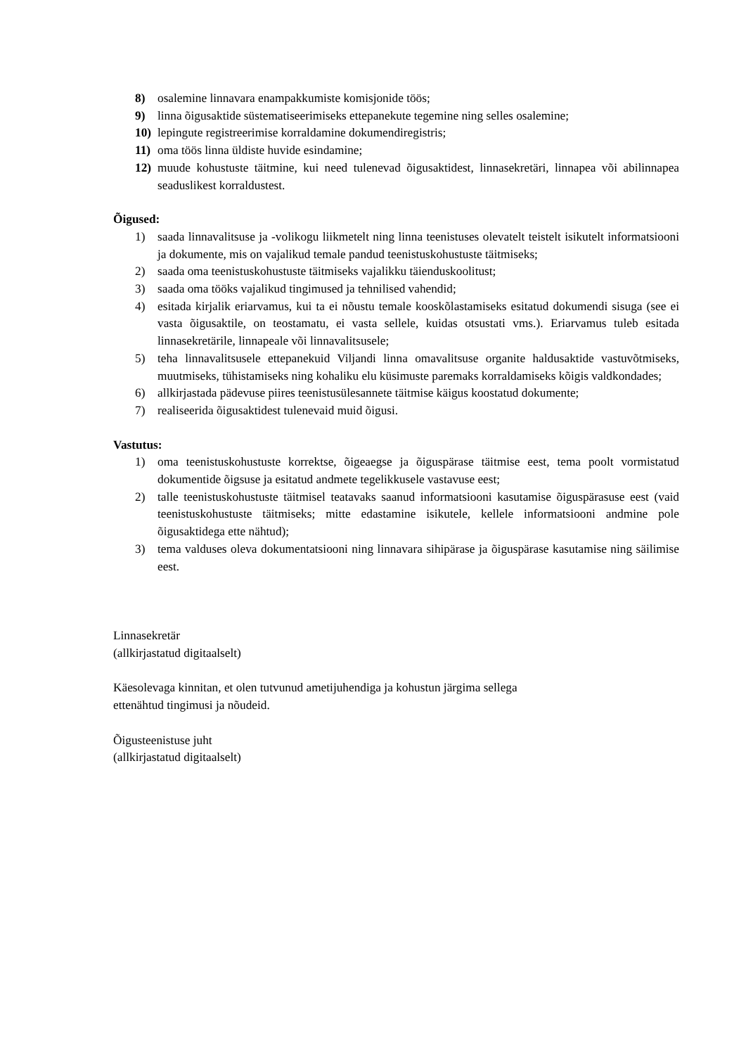8) osalemine linnavara enampakkumiste komisjonide töös;
9) linna õigusaktide süstematiseerimiseks ettepanekute tegemine ning selles osalemine;
10) lepingute registreerimise korraldamine dokumendiregistris;
11) oma töös linna üldiste huvide esindamine;
12) muude kohustuste täitmine, kui need tulenevad õigusaktidest, linnasekretäri, linnapea või abilinnapea seaduslikest korraldustest.
Õigused:
1) saada linnavalitsuse ja -volikogu liikmetelt ning linna teenistuses olevatelt teistelt isikutelt informatsiooni ja dokumente, mis on vajalikud temale pandud teenistuskohustuste täitmiseks;
2) saada oma teenistuskohustuste täitmiseks vajalikku täienduskoolitust;
3) saada oma tööks vajalikud tingimused ja tehnilised vahendid;
4) esitada kirjalik eriarvamus, kui ta ei nõustu temale kooskõlastamiseks esitatud dokumendi sisuga (see ei vasta õigusaktile, on teostamatu, ei vasta sellele, kuidas otsustati vms.). Eriarvamus tuleb esitada linnasekretärile, linnapeale või linnavalitsusele;
5) teha linnavalitsusele ettepanekuid Viljandi linna omavalitsuse organite haldusaktide vastuvõtmiseks, muutmiseks, tühistamiseks ning kohaliku elu küsimuste paremaks korraldamiseks kõigis valdkondades;
6) allkirjastada pädevuse piires teenistusülesannete täitmise käigus koostatud dokumente;
7) realiseerida õigusaktidest tulenevaid muid õigusi.
Vastutus:
1) oma teenistuskohustuste korrektse, õigeaegse ja õiguspärase täitmise eest, tema poolt vormistatud dokumentide õigsuse ja esitatud andmete tegelikkusele vastavuse eest;
2) talle teenistuskohustuste täitmisel teatavaks saanud informatsiooni kasutamise õiguspärasuse eest (vaid teenistuskohustuste täitmiseks; mitte edastamine isikutele, kellele informatsiooni andmine pole õigusaktidega ette nähtud);
3) tema valduses oleva dokumentatsiooni ning linnavara sihipärase ja õiguspärase kasutamise ning säilimise eest.
Linnasekretär
(allkirjastatud digitaalselt)
Käesolevaga kinnitan, et olen tutvunud ametijuhendiga ja kohustun järgima sellega
ettenähtud tingimusi ja nõudeid.
Õigusteenistuse juht
(allkirjastatud digitaalselt)